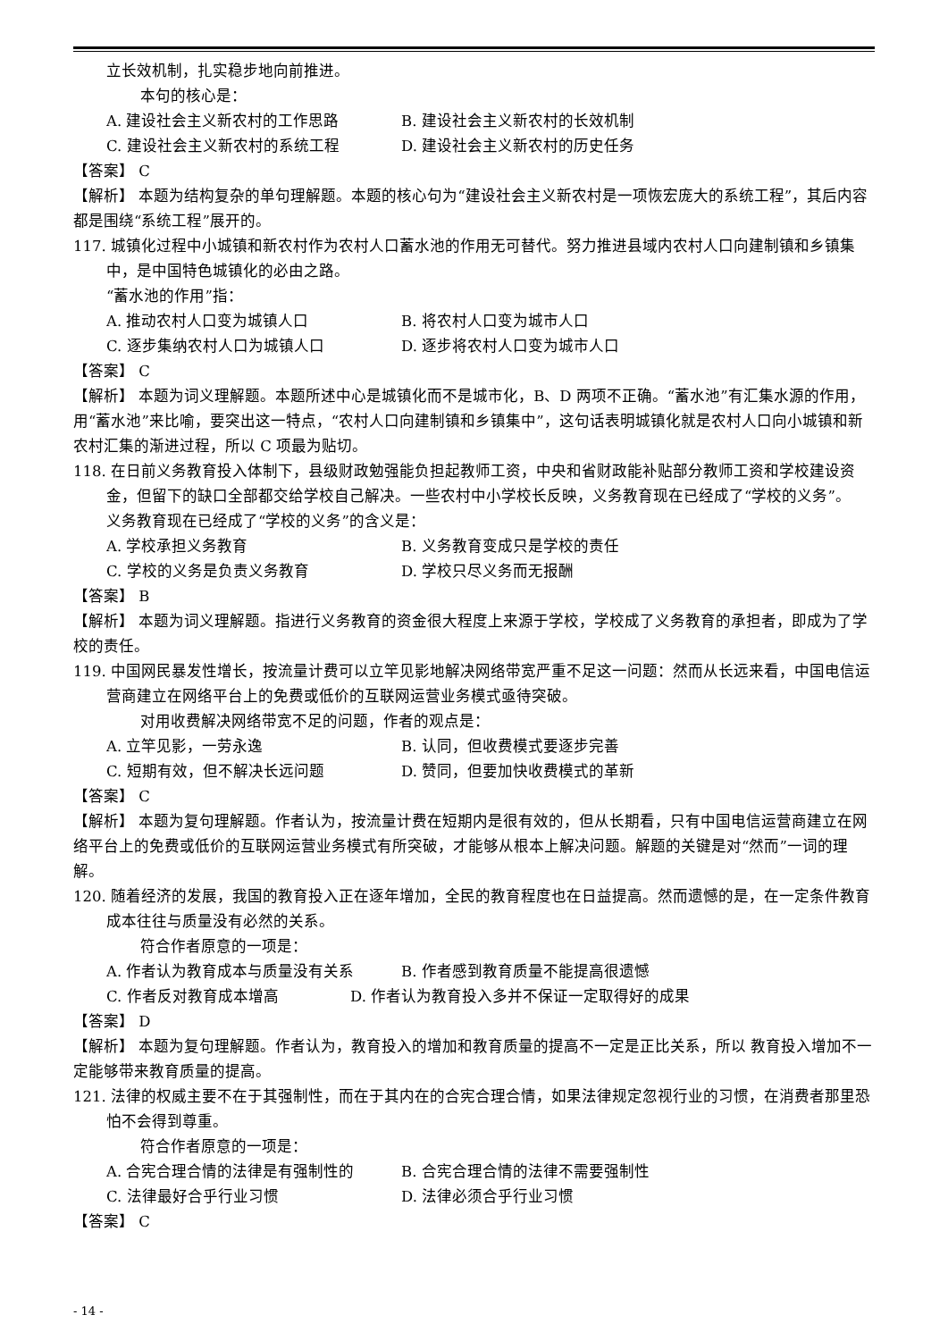立长效机制，扎实稳步地向前推进。
本句的核心是：
A. 建设社会主义新农村的工作思路 B. 建设社会主义新农村的长效机制
C. 建设社会主义新农村的系统工程 D. 建设社会主义新农村的历史任务
【答案】 C
【解析】 本题为结构复杂的单句理解题。本题的核心句为“建设社会主义新农村是一项恢宏庞大的系统工程”，其后内容都是围绕“系统工程”展开的。
117. 城镇化过程中小城镇和新农村作为农村人口蓄水池的作用无可替代。努力推进县域内农村人口向建制镇和乡镇集中，是中国特色城镇化的必由之路。
“蓄水池的作用”指：
A. 推动农村人口变为城镇人口 B. 将农村人口变为城市人口
C. 逐步集纳农村人口为城镇人口 D. 逐步将农村人口变为城市人口
【答案】 C
【解析】 本题为词义理解题。本题所述中心是城镇化而不是城市化，B、D 两项不正确。“蓄水池”有汇集水源的作用，用“蓄水池”来比喻，要突出这一特点，“农村人口向建制镇和乡镇集中”，这句话表明城镇化就是农村人口向小城镇和新农村汇集的渐进过程，所以 C 项最为贴切。
118. 在日前义务教育投入体制下，县级财政勉强能负担起教师工资，中央和省财政能补贴部分教师工资和学校建设资金，但留下的缺口全部都交给学校自己解决。一些农村中小学校长反映，义务教育现在已经成了“学校的义务”。
义务教育现在已经成了“学校的义务”的含义是：
A. 学校承担义务教育 B. 义务教育变成只是学校的责任
C. 学校的义务是负责义务教育 D. 学校只尽义务而无报酬
【答案】 B
【解析】 本题为词义理解题。指进行义务教育的资金很大程度上来源于学校，学校成了义务教育的承担者，即成为了学校的责任。
119. 中国网民暴发性增长，按流量计费可以立竿见影地解决网络带宽严重不足这一问题：然而从长远来看，中国电信运营商建立在网络平台上的免费或低价的互联网运营业务模式亟待突破。
对用收费解决网络带宽不足的问题，作者的观点是：
A. 立竿见影，一劳永逸 B. 认同，但收费模式要逐步完善
C. 短期有效，但不解决长远问题 D. 赞同，但要加快收费模式的革新
【答案】 C
【解析】 本题为复句理解题。作者认为，按流量计费在短期内是很有效的，但从长期看，只有中国电信运营商建立在网络平台上的免费或低价的互联网运营业务模式有所突破，才能够从根本上解决问题。解题的关键是对“然而”一词的理解。
120. 随着经济的发展，我国的教育投入正在逐年增加，全民的教育程度也在日益提高。然而遗憾的是，在一定条件教育成本往往与质量没有必然的关系。
符合作者原意的一项是：
A. 作者认为教育成本与质量没有关系 B. 作者感到教育质量不能提高很遗憾
C. 作者反对教育成本增高 D. 作者认为教育投入多并不保证一定取得好的成果
【答案】 D
【解析】 本题为复句理解题。作者认为，教育投入的增加和教育质量的提高不一定是正比关系，所以 教育投入增加不一定能够带来教育质量的提高。
121. 法律的权威主要不在于其强制性，而在于其内在的合宪合理合情，如果法律规定忽视行业的习惯，在消费者那里恐怕不会得到尊重。
符合作者原意的一项是：
A. 合宪合理合情的法律是有强制性的 B. 合宪合理合情的法律不需要强制性
C. 法律最好合乎行业习惯 D. 法律必须合乎行业习惯
【答案】 C
- 14 -